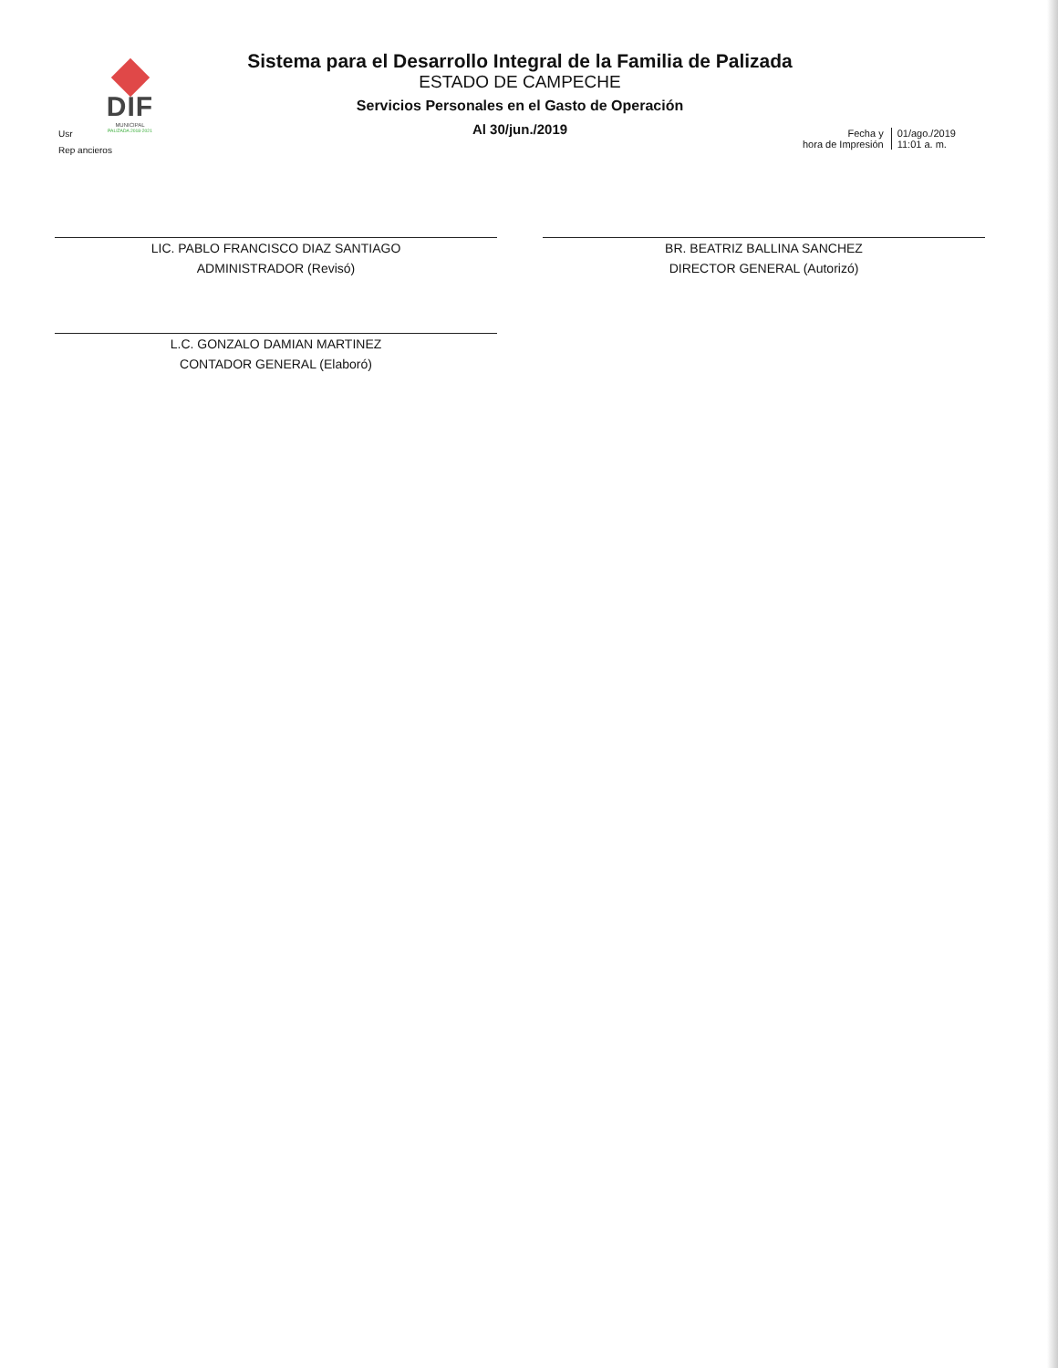DIF
MUNICIPAL
PALIZADA 2018-2021
Sistema para el Desarrollo Integral de la Familia de Palizada
ESTADO DE CAMPECHE
Servicios Personales en el Gasto de Operación
Al 30/jun./2019
Usr
Rep ancieros
Fecha y
hora de Impresión
01/ago./2019
11:01 a. m.
LIC. PABLO FRANCISCO DIAZ SANTIAGO
ADMINISTRADOR (Revisó)
L.C. GONZALO DAMIAN MARTINEZ
CONTADOR GENERAL (Elaboró)
BR. BEATRIZ BALLINA SANCHEZ
DIRECTOR GENERAL (Autorizó)